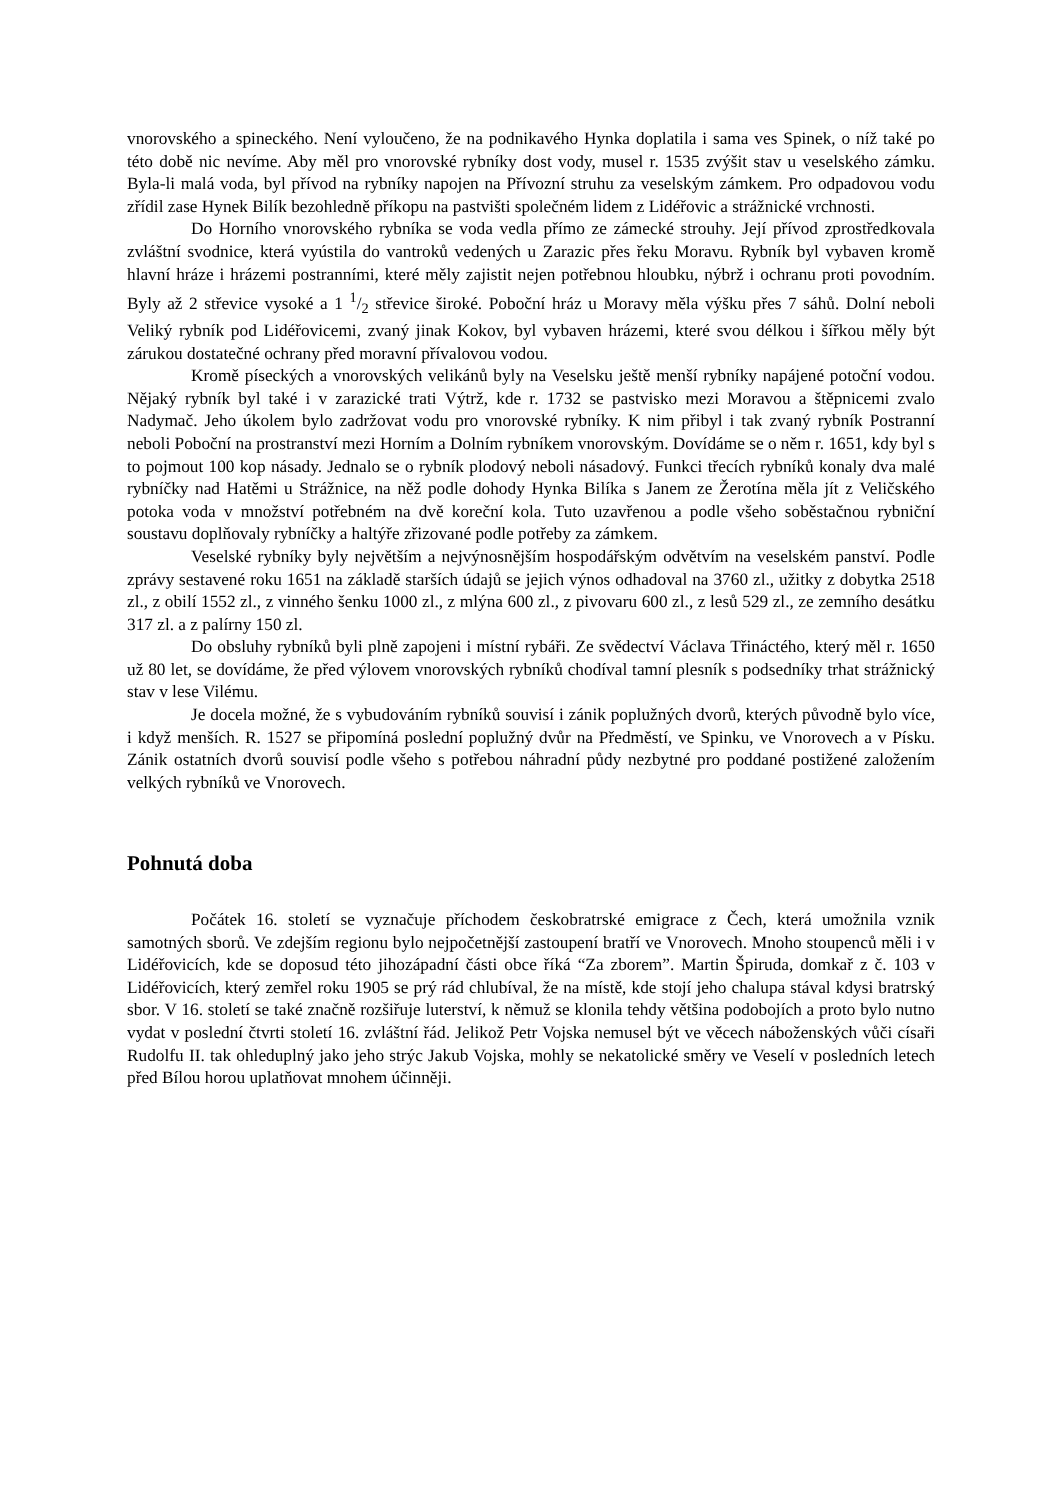vnorovského a spineckého. Není vyloučeno, že na podnikavého Hynka doplatila i sama ves Spinek, o níž také po této době nic nevíme. Aby měl pro vnorovské rybníky dost vody, musel r. 1535 zvýšit stav u veselského zámku. Byla-li malá voda, byl přívod na rybníky napojen na Přívozní struhu za veselským zámkem. Pro odpadovou vodu zřídil zase Hynek Bilík bezohledně příkopu na pastvišti společném lidem z Lidéřovic a strážnické vrchnosti.
Do Horního vnorovského rybníka se voda vedla přímo ze zámecké strouhy. Její přívod zprostředkovala zvláštní svodnice, která vyústila do vantroků vedených u Zarazic přes řeku Moravu. Rybník byl vybaven kromě hlavní hráze i hrázemi postranními, které měly zajistit nejen potřebnou hloubku, nýbrž i ochranu proti povodním. Byly až 2 střevice vysoké a 1 1/2 střevice široké. Poboční hráz u Moravy měla výšku přes 7 sáhů. Dolní neboli Veliký rybník pod Lidéřovicemi, zvaný jinak Kokov, byl vybaven hrázemi, které svou délkou i šířkou měly být zárukou dostatečné ochrany před moravní přívalovou vodou.
Kromě píseckých a vnorovských velikánů byly na Veselsku ještě menší rybníky napájené potoční vodou. Nějaký rybník byl také i v zarazické trati Výtrž, kde r. 1732 se pastvisko mezi Moravou a štěpnicemi zvalo Nadymač. Jeho úkolem bylo zadržovat vodu pro vnorovské rybníky. K nim přibyl i tak zvaný rybník Postranní neboli Poboční na prostranství mezi Horním a Dolním rybníkem vnorovským. Dovídáme se o něm r. 1651, kdy byl s to pojmout 100 kop násady. Jednalo se o rybník plodový neboli násadový. Funkci třecích rybníků konaly dva malé rybníčky nad Hatěmi u Strážnice, na něž podle dohody Hynka Bilíka s Janem ze Žerotína měla jít z Veličského potoka voda v množství potřebném na dvě koreční kola. Tuto uzavřenou a podle všeho soběstačnou rybniční soustavu doplňovaly rybníčky a haltýře zřizované podle potřeby za zámkem.
Veselské rybníky byly největším a nejvýnosnějším hospodářským odvětvím na veselském panství. Podle zprávy sestavené roku 1651 na základě starších údajů se jejich výnos odhadoval na 3760 zl., užitky z dobytka 2518 zl., z obilí 1552 zl., z vinného šenku 1000 zl., z mlýna 600 zl., z pivovaru 600 zl., z lesů 529 zl., ze zemního desátku 317 zl. a z palírny 150 zl.
Do obsluhy rybníků byli plně zapojeni i místní rybáři. Ze svědectví Václava Třináctého, který měl r. 1650 už 80 let, se dovídáme, že před výlovem vnorovských rybníků chodíval tamní plesník s podsedníky trhat strážnický stav v lese Vilému.
Je docela možné, že s vybudováním rybníků souvisí i zánik poplužných dvorů, kterých původně bylo více, i když menších. R. 1527 se připomíná poslední poplužný dvůr na Předměstí, ve Spinku, ve Vnorovech a v Písku. Zánik ostatních dvorů souvisí podle všeho s potřebou náhradní půdy nezbytné pro poddané postižené založením velkých rybníků ve Vnorovech.
Pohnutá doba
Počátek 16. století se vyznačuje příchodem českobratrské emigrace z Čech, která umožnila vznik samotných sborů. Ve zdejším regionu bylo nejpočetnější zastoupení bratří ve Vnorovech. Mnoho stoupenců měli i v Lidéřovicích, kde se doposud této jihozápadní části obce říká “Za zborem”. Martin Špiruda, domkař z č. 103 v Lidéřovicích, který zemřel roku 1905 se prý rád chlubíval, že na místě, kde stojí jeho chalupa stával kdysi bratrský sbor. V 16. století se také značně rozšiřuje luterství, k němuž se klonila tehdy většina podobojích a proto bylo nutno vydat v poslední čtvrti století 16. zvláštní řád. Jelikož Petr Vojska nemusel být ve věcech náboženských vůči císaři Rudolfu II. tak ohleduplný jako jeho strýc Jakub Vojska, mohly se nekatolické směry ve Veselí v posledních letech před Bílou horou uplatňovat mnohem účinněji.